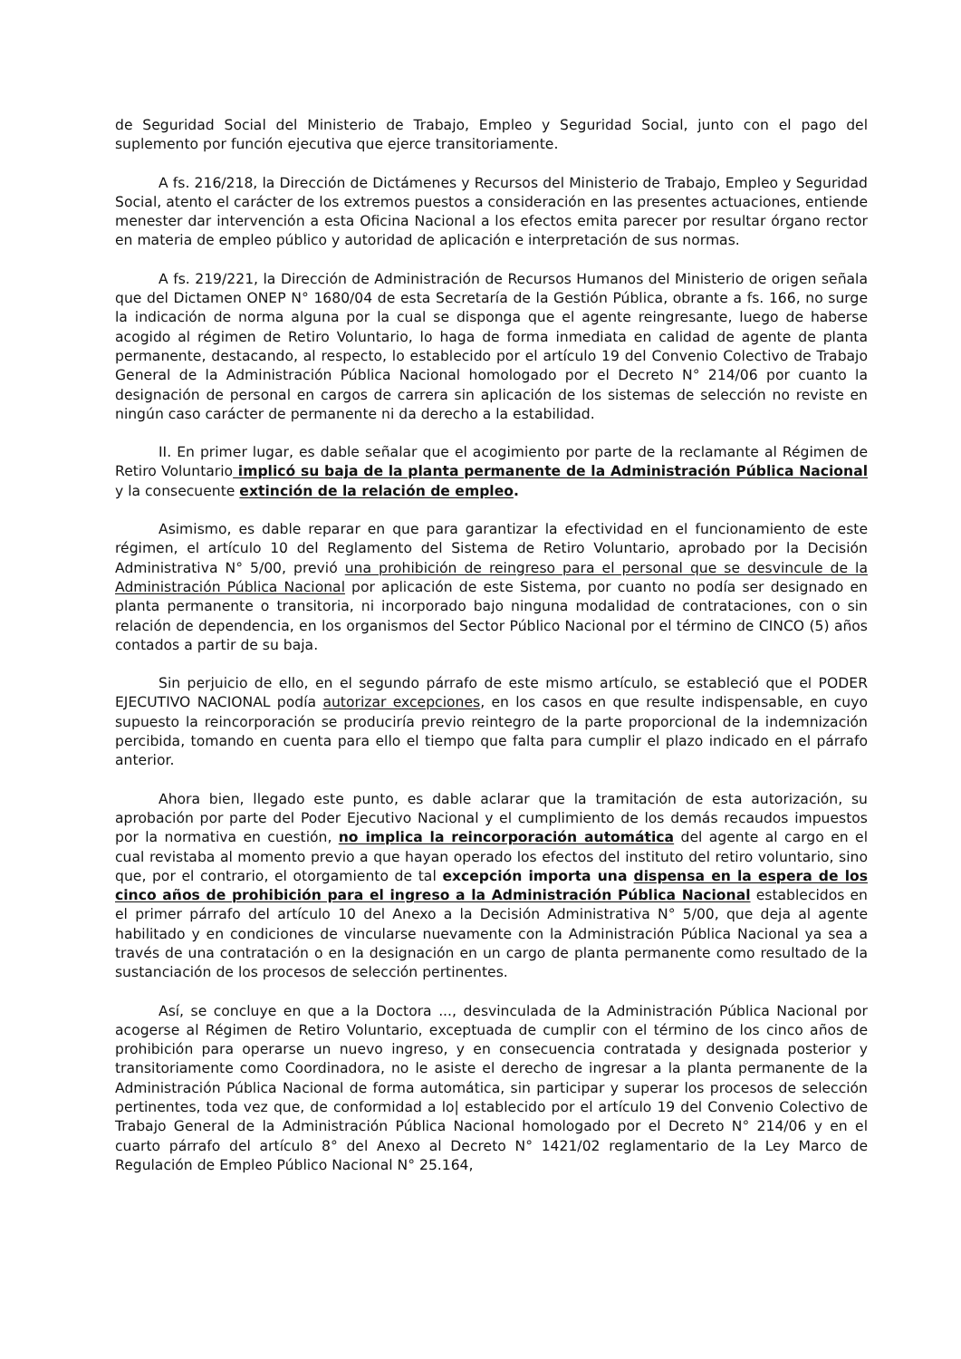de Seguridad Social del Ministerio de Trabajo, Empleo y Seguridad Social, junto con el pago del suplemento por función ejecutiva que ejerce transitoriamente.
A fs. 216/218, la Dirección de Dictámenes y Recursos del Ministerio de Trabajo, Empleo y Seguridad Social, atento el carácter de los extremos puestos a consideración en las presentes actuaciones, entiende menester dar intervención a esta Oficina Nacional a los efectos emita parecer por resultar órgano rector en materia de empleo público y autoridad de aplicación e interpretación de sus normas.
A fs. 219/221, la Dirección de Administración de Recursos Humanos del Ministerio de origen señala que del Dictamen ONEP N° 1680/04 de esta Secretaría de la Gestión Pública, obrante a fs. 166, no surge la indicación de norma alguna por la cual se disponga que el agente reingresante, luego de haberse acogido al régimen de Retiro Voluntario, lo haga de forma inmediata en calidad de agente de planta permanente, destacando, al respecto, lo establecido por el artículo 19 del Convenio Colectivo de Trabajo General de la Administración Pública Nacional homologado por el Decreto N° 214/06 por cuanto la designación de personal en cargos de carrera sin aplicación de los sistemas de selección no reviste en ningún caso carácter de permanente ni da derecho a la estabilidad.
II. En primer lugar, es dable señalar que el acogimiento por parte de la reclamante al Régimen de Retiro Voluntario implicó su baja de la planta permanente de la Administración Pública Nacional y la consecuente extinción de la relación de empleo.
Asimismo, es dable reparar en que para garantizar la efectividad en el funcionamiento de este régimen, el artículo 10 del Reglamento del Sistema de Retiro Voluntario, aprobado por la Decisión Administrativa N° 5/00, previó una prohibición de reingreso para el personal que se desvincule de la Administración Pública Nacional por aplicación de este Sistema, por cuanto no podía ser designado en planta permanente o transitoria, ni incorporado bajo ninguna modalidad de contrataciones, con o sin relación de dependencia, en los organismos del Sector Público Nacional por el término de CINCO (5) años contados a partir de su baja.
Sin perjuicio de ello, en el segundo párrafo de este mismo artículo, se estableció que el PODER EJECUTIVO NACIONAL podía autorizar excepciones, en los casos en que resulte indispensable, en cuyo supuesto la reincorporación se produciría previo reintegro de la parte proporcional de la indemnización percibida, tomando en cuenta para ello el tiempo que falta para cumplir el plazo indicado en el párrafo anterior.
Ahora bien, llegado este punto, es dable aclarar que la tramitación de esta autorización, su aprobación por parte del Poder Ejecutivo Nacional y el cumplimiento de los demás recaudos impuestos por la normativa en cuestión, no implica la reincorporación automática del agente al cargo en el cual revistaba al momento previo a que hayan operado los efectos del instituto del retiro voluntario, sino que, por el contrario, el otorgamiento de tal excepción importa una dispensa en la espera de los cinco años de prohibición para el ingreso a la Administración Pública Nacional establecidos en el primer párrafo del artículo 10 del Anexo a la Decisión Administrativa N° 5/00, que deja al agente habilitado y en condiciones de vincularse nuevamente con la Administración Pública Nacional ya sea a través de una contratación o en la designación en un cargo de planta permanente como resultado de la sustanciación de los procesos de selección pertinentes.
Así, se concluye en que a la Doctora ..., desvinculada de la Administración Pública Nacional por acogerse al Régimen de Retiro Voluntario, exceptuada de cumplir con el término de los cinco años de prohibición para operarse un nuevo ingreso, y en consecuencia contratada y designada posterior y transitoriamente como Coordinadora, no le asiste el derecho de ingresar a la planta permanente de la Administración Pública Nacional de forma automática, sin participar y superar los procesos de selección pertinentes, toda vez que, de conformidad a lo| establecido por el artículo 19 del Convenio Colectivo de Trabajo General de la Administración Pública Nacional homologado por el Decreto N° 214/06 y en el cuarto párrafo del artículo 8° del Anexo al Decreto N° 1421/02 reglamentario de la Ley Marco de Regulación de Empleo Público Nacional N° 25.164,